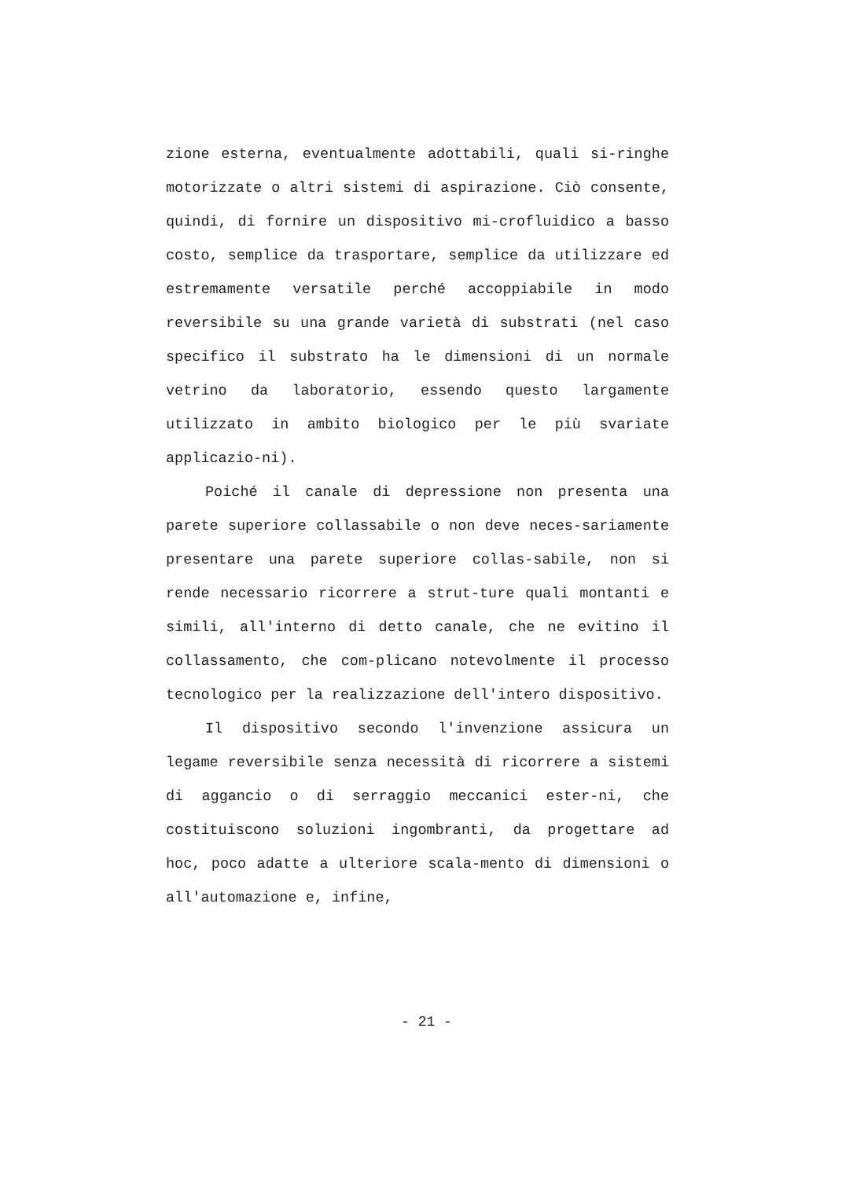zione esterna, eventualmente adottabili, quali si-ringhe motorizzate o altri sistemi di aspirazione. Ciò consente, quindi, di fornire un dispositivo mi-crofluidico a basso costo, semplice da trasportare, semplice da utilizzare ed estremamente versatile perché accoppiabile in modo reversibile su una grande varietà di substrati (nel caso specifico il substrato ha le dimensioni di un normale vetrino da laboratorio, essendo questo largamente utilizzato in ambito biologico per le più svariate applicazio-ni).
Poiché il canale di depressione non presenta una parete superiore collassabile o non deve neces-sariamente presentare una parete superiore collas-sabile, non si rende necessario ricorrere a strut-ture quali montanti e simili, all'interno di detto canale, che ne evitino il collassamento, che com-plicano notevolmente il processo tecnologico per la realizzazione dell'intero dispositivo.
Il dispositivo secondo l'invenzione assicura un legame reversibile senza necessità di ricorrere a sistemi di aggancio o di serraggio meccanici ester-ni, che costituiscono soluzioni ingombranti, da progettare ad hoc, poco adatte a ulteriore scala-mento di dimensioni o all'automazione e, infine,
- 21 -